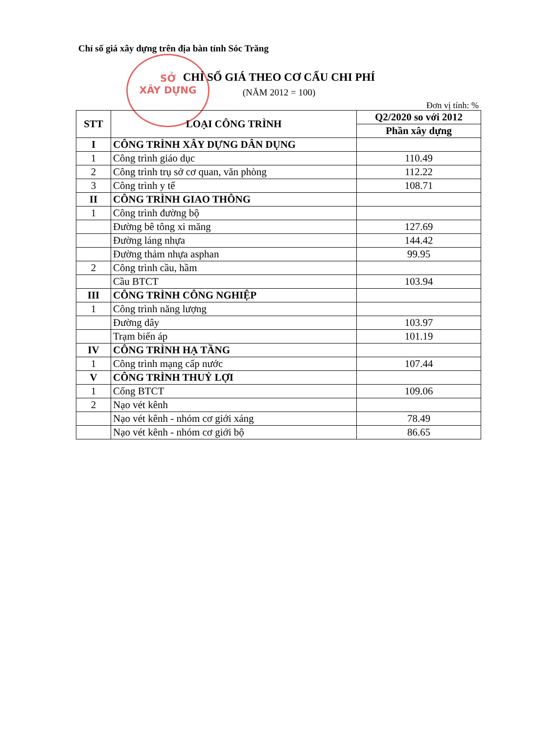Chỉ số giá xây dựng trên địa bàn tỉnh Sóc Trăng
SỞ
XÂY DỰNG
CHỈ SỐ GIÁ THEO CƠ CẤU CHI PHÍ
(NĂM 2012 = 100)
Đơn vị tính: %
| STT | LOẠI CÔNG TRÌNH | Q2/2020 so với 2012 |
| --- | --- | --- |
| | | Phần xây dựng |
| I | CÔNG TRÌNH XÂY DỰNG DÂN DỤNG | |
| 1 | Công trình giáo dục | 110.49 |
| 2 | Công trình trụ sở cơ quan, văn phòng | 112.22 |
| 3 | Công trình y tế | 108.71 |
| II | CÔNG TRÌNH GIAO THÔNG | |
| 1 | Công trình đường bộ | |
| | Đường bê tông xi măng | 127.69 |
| | Đường láng nhựa | 144.42 |
| | Đường thảm nhựa asphan | 99.95 |
| 2 | Công trình cầu, hầm | |
| | Cầu BTCT | 103.94 |
| III | CÔNG TRÌNH CÔNG NGHIỆP | |
| 1 | Công trình năng lượng | |
| | Đường dây | 103.97 |
| | Trạm biến áp | 101.19 |
| IV | CÔNG TRÌNH HẠ TẦNG | |
| 1 | Công trình mạng cấp nước | 107.44 |
| V | CÔNG TRÌNH THUỶ LỢI | |
| 1 | Cống BTCT | 109.06 |
| 2 | Nạo vét kênh | |
| | Nạo vét kênh - nhóm cơ giới xáng | 78.49 |
| | Nạo vét kênh - nhóm cơ giới bộ | 86.65 |